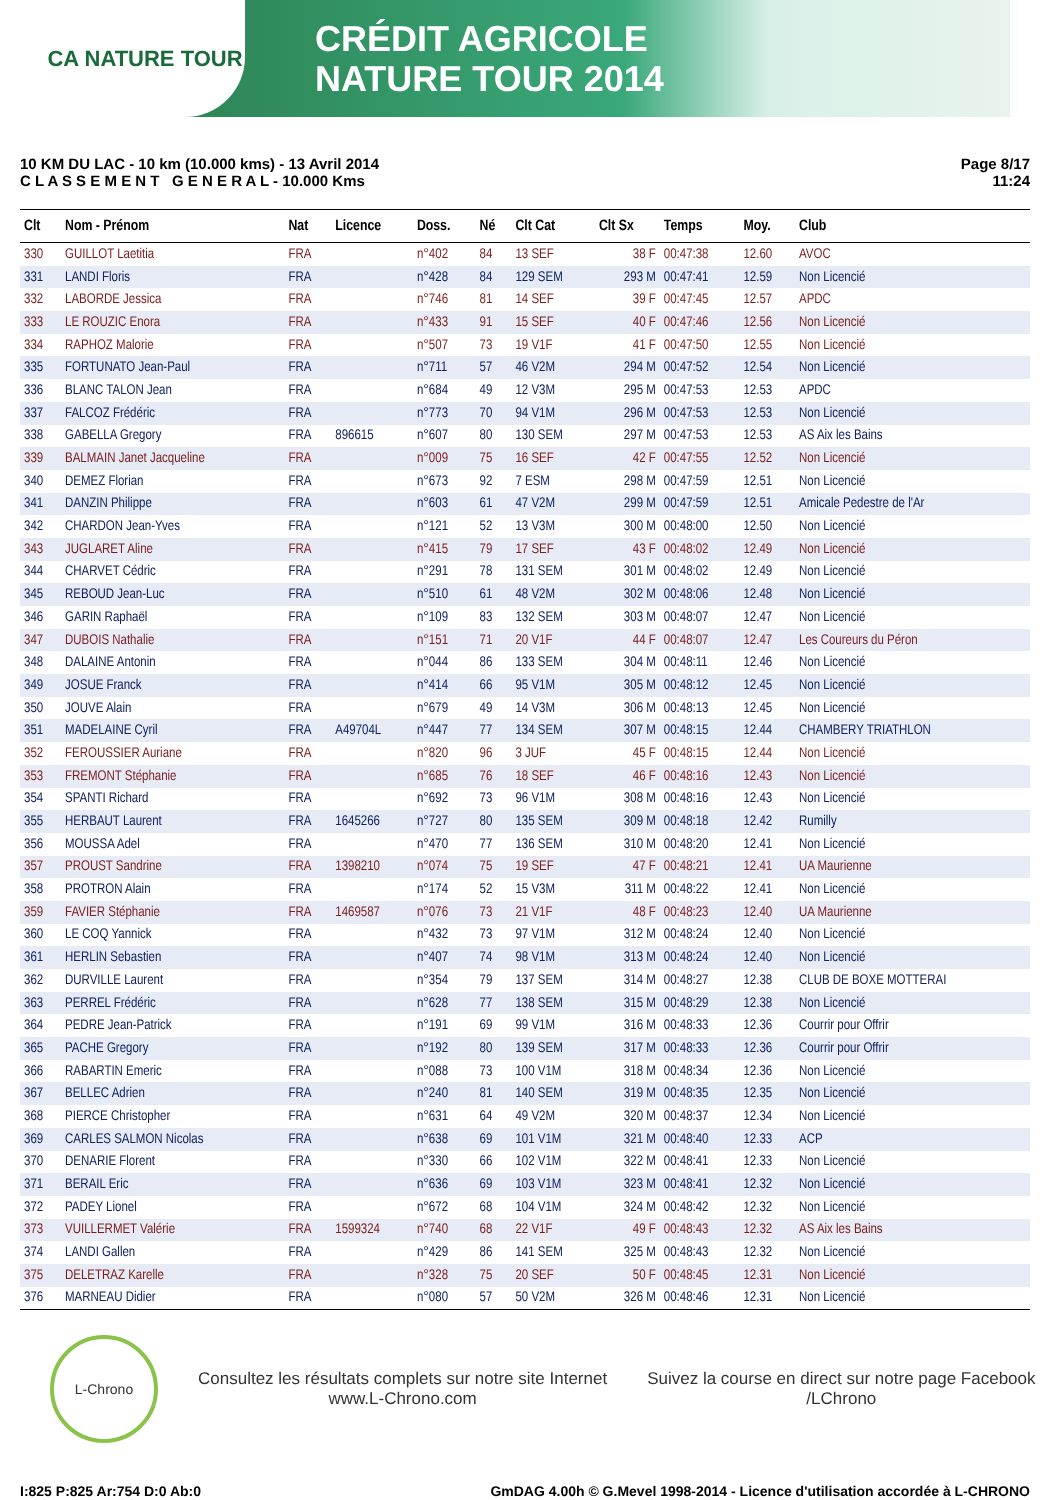CA NATURE TOUR
CRÉDIT AGRICOLE
NATURE TOUR 2014
10 KM DU LAC - 10 km (10.000 kms) - 13 Avril 2014
C L A S S E M E N T G E N E R A L - 10.000 Kms
Page 8/17
11:24
| Clt | Nom - Prénom | Nat | Licence | Doss. | Né | Clt Cat | Clt Sx | Temps | Moy. | Club |
| --- | --- | --- | --- | --- | --- | --- | --- | --- | --- | --- |
| 330 | GUILLOT Laetitia | FRA | | n°402 | 84 | 13 SEF | 38 F | 00:47:38 | 12.60 | AVOC |
| 331 | LANDI Floris | FRA | | n°428 | 84 | 129 SEM | 293 M | 00:47:41 | 12.59 | Non Licencié |
| 332 | LABORDE Jessica | FRA | | n°746 | 81 | 14 SEF | 39 F | 00:47:45 | 12.57 | APDC |
| 333 | LE ROUZIC Enora | FRA | | n°433 | 91 | 15 SEF | 40 F | 00:47:46 | 12.56 | Non Licencié |
| 334 | RAPHOZ Malorie | FRA | | n°507 | 73 | 19 V1F | 41 F | 00:47:50 | 12.55 | Non Licencié |
| 335 | FORTUNATO Jean-Paul | FRA | | n°711 | 57 | 46 V2M | 294 M | 00:47:52 | 12.54 | Non Licencié |
| 336 | BLANC TALON Jean | FRA | | n°684 | 49 | 12 V3M | 295 M | 00:47:53 | 12.53 | APDC |
| 337 | FALCOZ Frédéric | FRA | | n°773 | 70 | 94 V1M | 296 M | 00:47:53 | 12.53 | Non Licencié |
| 338 | GABELLA Gregory | FRA | 896615 | n°607 | 80 | 130 SEM | 297 M | 00:47:53 | 12.53 | AS Aix les Bains |
| 339 | BALMAIN Janet Jacqueline | FRA | | n°009 | 75 | 16 SEF | 42 F | 00:47:55 | 12.52 | Non Licencié |
| 340 | DEMEZ Florian | FRA | | n°673 | 92 | 7 ESM | 298 M | 00:47:59 | 12.51 | Non Licencié |
| 341 | DANZIN Philippe | FRA | | n°603 | 61 | 47 V2M | 299 M | 00:47:59 | 12.51 | Amicale Pedestre de l'Ar |
| 342 | CHARDON Jean-Yves | FRA | | n°121 | 52 | 13 V3M | 300 M | 00:48:00 | 12.50 | Non Licencié |
| 343 | JUGLARET Aline | FRA | | n°415 | 79 | 17 SEF | 43 F | 00:48:02 | 12.49 | Non Licencié |
| 344 | CHARVET Cédric | FRA | | n°291 | 78 | 131 SEM | 301 M | 00:48:02 | 12.49 | Non Licencié |
| 345 | REBOUD Jean-Luc | FRA | | n°510 | 61 | 48 V2M | 302 M | 00:48:06 | 12.48 | Non Licencié |
| 346 | GARIN Raphaël | FRA | | n°109 | 83 | 132 SEM | 303 M | 00:48:07 | 12.47 | Non Licencié |
| 347 | DUBOIS Nathalie | FRA | | n°151 | 71 | 20 V1F | 44 F | 00:48:07 | 12.47 | Les Coureurs du Péron |
| 348 | DALAINE Antonin | FRA | | n°044 | 86 | 133 SEM | 304 M | 00:48:11 | 12.46 | Non Licencié |
| 349 | JOSUE Franck | FRA | | n°414 | 66 | 95 V1M | 305 M | 00:48:12 | 12.45 | Non Licencié |
| 350 | JOUVE Alain | FRA | | n°679 | 49 | 14 V3M | 306 M | 00:48:13 | 12.45 | Non Licencié |
| 351 | MADELAINE Cyril | FRA | A49704L | n°447 | 77 | 134 SEM | 307 M | 00:48:15 | 12.44 | CHAMBERY TRIATHLON |
| 352 | FEROUSSIER Auriane | FRA | | n°820 | 96 | 3 JUF | 45 F | 00:48:15 | 12.44 | Non Licencié |
| 353 | FREMONT Stéphanie | FRA | | n°685 | 76 | 18 SEF | 46 F | 00:48:16 | 12.43 | Non Licencié |
| 354 | SPANTI Richard | FRA | | n°692 | 73 | 96 V1M | 308 M | 00:48:16 | 12.43 | Non Licencié |
| 355 | HERBAUT Laurent | FRA | 1645266 | n°727 | 80 | 135 SEM | 309 M | 00:48:18 | 12.42 | Rumilly |
| 356 | MOUSSA Adel | FRA | | n°470 | 77 | 136 SEM | 310 M | 00:48:20 | 12.41 | Non Licencié |
| 357 | PROUST Sandrine | FRA | 1398210 | n°074 | 75 | 19 SEF | 47 F | 00:48:21 | 12.41 | UA Maurienne |
| 358 | PROTRON Alain | FRA | | n°174 | 52 | 15 V3M | 311 M | 00:48:22 | 12.41 | Non Licencié |
| 359 | FAVIER Stéphanie | FRA | 1469587 | n°076 | 73 | 21 V1F | 48 F | 00:48:23 | 12.40 | UA Maurienne |
| 360 | LE COQ Yannick | FRA | | n°432 | 73 | 97 V1M | 312 M | 00:48:24 | 12.40 | Non Licencié |
| 361 | HERLIN Sebastien | FRA | | n°407 | 74 | 98 V1M | 313 M | 00:48:24 | 12.40 | Non Licencié |
| 362 | DURVILLE Laurent | FRA | | n°354 | 79 | 137 SEM | 314 M | 00:48:27 | 12.38 | CLUB DE BOXE MOTTERAI |
| 363 | PERREL Frédéric | FRA | | n°628 | 77 | 138 SEM | 315 M | 00:48:29 | 12.38 | Non Licencié |
| 364 | PEDRE Jean-Patrick | FRA | | n°191 | 69 | 99 V1M | 316 M | 00:48:33 | 12.36 | Courrir pour Offrir |
| 365 | PACHE Gregory | FRA | | n°192 | 80 | 139 SEM | 317 M | 00:48:33 | 12.36 | Courrir pour Offrir |
| 366 | RABARTIN Emeric | FRA | | n°088 | 73 | 100 V1M | 318 M | 00:48:34 | 12.36 | Non Licencié |
| 367 | BELLEC Adrien | FRA | | n°240 | 81 | 140 SEM | 319 M | 00:48:35 | 12.35 | Non Licencié |
| 368 | PIERCE Christopher | FRA | | n°631 | 64 | 49 V2M | 320 M | 00:48:37 | 12.34 | Non Licencié |
| 369 | CARLES SALMON Nicolas | FRA | | n°638 | 69 | 101 V1M | 321 M | 00:48:40 | 12.33 | ACP |
| 370 | DENARIE Florent | FRA | | n°330 | 66 | 102 V1M | 322 M | 00:48:41 | 12.33 | Non Licencié |
| 371 | BERAIL Eric | FRA | | n°636 | 69 | 103 V1M | 323 M | 00:48:41 | 12.32 | Non Licencié |
| 372 | PADEY Lionel | FRA | | n°672 | 68 | 104 V1M | 324 M | 00:48:42 | 12.32 | Non Licencié |
| 373 | VUILLERMET Valérie | FRA | 1599324 | n°740 | 68 | 22 V1F | 49 F | 00:48:43 | 12.32 | AS Aix les Bains |
| 374 | LANDI Gallen | FRA | | n°429 | 86 | 141 SEM | 325 M | 00:48:43 | 12.32 | Non Licencié |
| 375 | DELETRAZ Karelle | FRA | | n°328 | 75 | 20 SEF | 50 F | 00:48:45 | 12.31 | Non Licencié |
| 376 | MARNEAU Didier | FRA | | n°080 | 57 | 50 V2M | 326 M | 00:48:46 | 12.31 | Non Licencié |
L-Chrono
Consultez les résultats complets sur notre site Internet
www.L-Chrono.com
Suivez la course en direct sur notre page Facebook
/LChrono
I:825 P:825 Ar:754 D:0 Ab:0 GmDAG 4.00h © G.Mevel 1998-2014 - Licence d'utilisation accordée à L-CHRONO